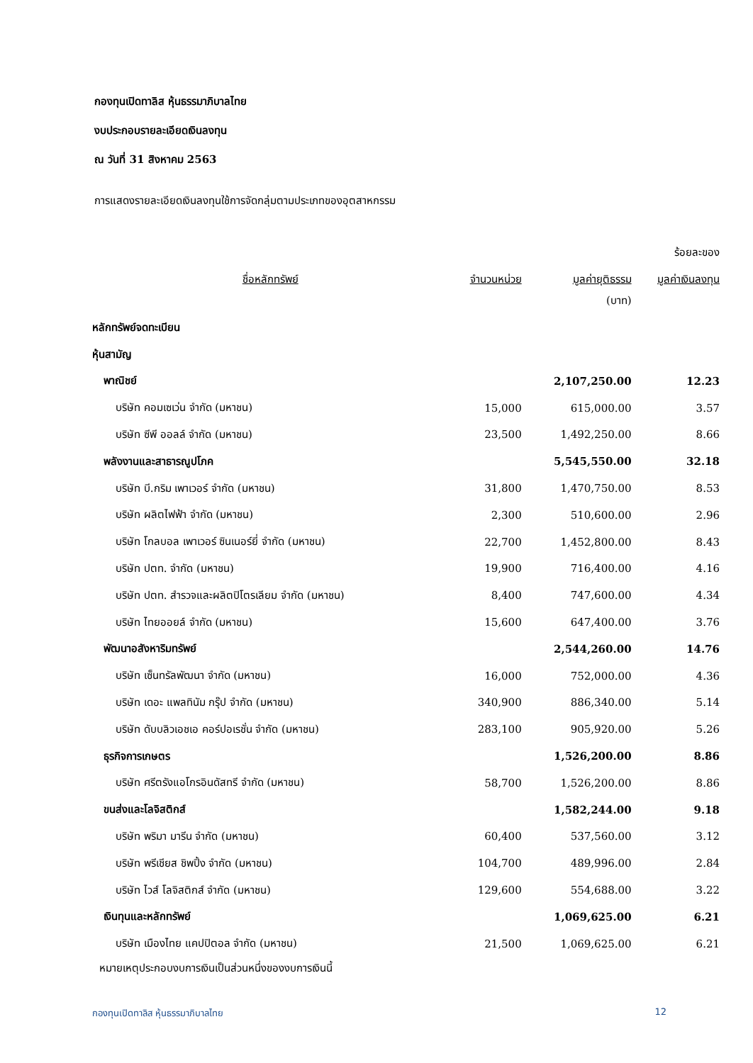กองทุนเปิดทาลิส หุ้นธรรมาภิบาลไทย
งบประกอบรายละเอียดเงินลงทุน
ณ วันที่ 31 สิงหาคม 2563
การแสดงรายละเอียดเงินลงทุนใช้การจัดกลุ่มตามประเภทของอุตสาหกรรม
| | | | ร้อยละของ |
| --- | --- | --- | --- |
| ชื่อหลักทรัพย์ | จำนวนหน่วย | มูลค่ายุติธรรม | มูลค่าเงินลงทุน |
| | | (บาท) | |
| หลักทรัพย์จดทะเบียน | | | |
| หุ้นสามัญ | | | |
| พาณิชย์ | | 2,107,250.00 | 12.23 |
| บริษัท คอมเซเว่น จำกัด (มหาชน) | 15,000 | 615,000.00 | 3.57 |
| บริษัท ซีพี ออลล์ จำกัด (มหาชน) | 23,500 | 1,492,250.00 | 8.66 |
| พลังงานและสาธารณูปโภค | | 5,545,550.00 | 32.18 |
| บริษัท บี.กริม เพาเวอร์ จำกัด (มหาชน) | 31,800 | 1,470,750.00 | 8.53 |
| บริษัท ผลิตไฟฟ้า จำกัด (มหาชน) | 2,300 | 510,600.00 | 2.96 |
| บริษัท โกลบอล เพาเวอร์ ซินเนอร์ยี่ จำกัด (มหาชน) | 22,700 | 1,452,800.00 | 8.43 |
| บริษัท ปตท. จำกัด (มหาชน) | 19,900 | 716,400.00 | 4.16 |
| บริษัท ปตท. สำรวจและผลิตปิโตรเลียม จำกัด (มหาชน) | 8,400 | 747,600.00 | 4.34 |
| บริษัท ไทยออยล์ จำกัด (มหาชน) | 15,600 | 647,400.00 | 3.76 |
| พัฒนาอสังหาริมทรัพย์ | | 2,544,260.00 | 14.76 |
| บริษัท เซ็นทรัลพัฒนา จำกัด (มหาชน) | 16,000 | 752,000.00 | 4.36 |
| บริษัท เดอะ แพลทินัม กรุ๊ป จำกัด (มหาชน) | 340,900 | 886,340.00 | 5.14 |
| บริษัท ดับบลิวเอชเอ คอร์ปอเรชั่น จำกัด (มหาชน) | 283,100 | 905,920.00 | 5.26 |
| ธุรกิจการเกษตร | | 1,526,200.00 | 8.86 |
| บริษัท ศรีตรังแอโกรอินดัสทรี จำกัด (มหาชน) | 58,700 | 1,526,200.00 | 8.86 |
| ขนส่งและโลจิสติกส์ | | 1,582,244.00 | 9.18 |
| บริษัท พริมา มารีน จำกัด (มหาชน) | 60,400 | 537,560.00 | 3.12 |
| บริษัท พรีเชียส ชิพปิ้ง จำกัด (มหาชน) | 104,700 | 489,996.00 | 2.84 |
| บริษัท ไวส์ โลจิสติกส์ จำกัด (มหาชน) | 129,600 | 554,688.00 | 3.22 |
| เงินทุนและหลักทรัพย์ | | 1,069,625.00 | 6.21 |
| บริษัท เมืองไทย แคปปิตอล จำกัด (มหาชน) | 21,500 | 1,069,625.00 | 6.21 |
หมายเหตุประกอบงบการเงินเป็นส่วนหนึ่งของงบการเงินนี้
กองทุนเปิดทาลิส หุ้นธรรมาภิบาลไทย 12